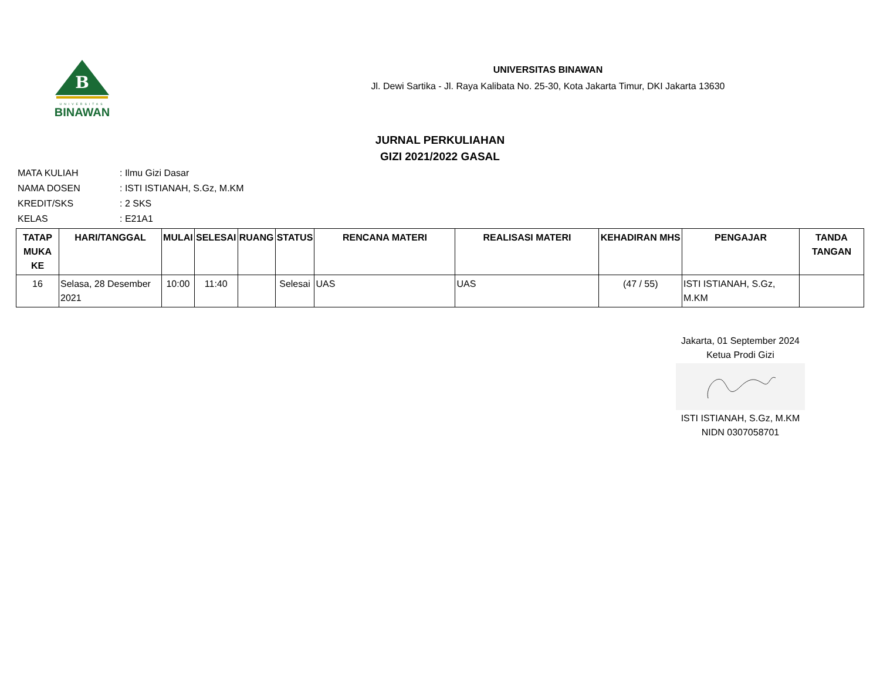B
UNIVERSITAS
BINAWAN
UNIVERSITAS BINAWAN
Jl. Dewi Sartika - Jl. Raya Kalibata No. 25-30, Kota Jakarta Timur, DKI Jakarta 13630
JURNAL PERKULIAHAN
GIZI 2021/2022 GASAL
| MATA KULIAH | : Ilmu Gizi Dasar |
| NAMA DOSEN | : ISTI ISTIANAH, S.Gz, M.KM |
| KREDIT/SKS | : 2 SKS |
| KELAS | : E21A1 |
| TATAP MUKA KE | HARI/TANGGAL | MULAI | SELESAI | RUANG | STATUS | RENCANA MATERI | REALISASI MATERI | KEHADIRAN MHS | PENGAJAR | TANDA TANGAN |
| --- | --- | --- | --- | --- | --- | --- | --- | --- | --- | --- |
| 16 | Selasa, 28 Desember 2021 | 10:00 | 11:40 | | Selesai | UAS | UAS | (47 / 55) | ISTI ISTIANAH, S.Gz, M.KM | |
Jakarta, 01 September 2024
Ketua Prodi Gizi
ISTI ISTIANAH, S.Gz, M.KM
NIDN 0307058701